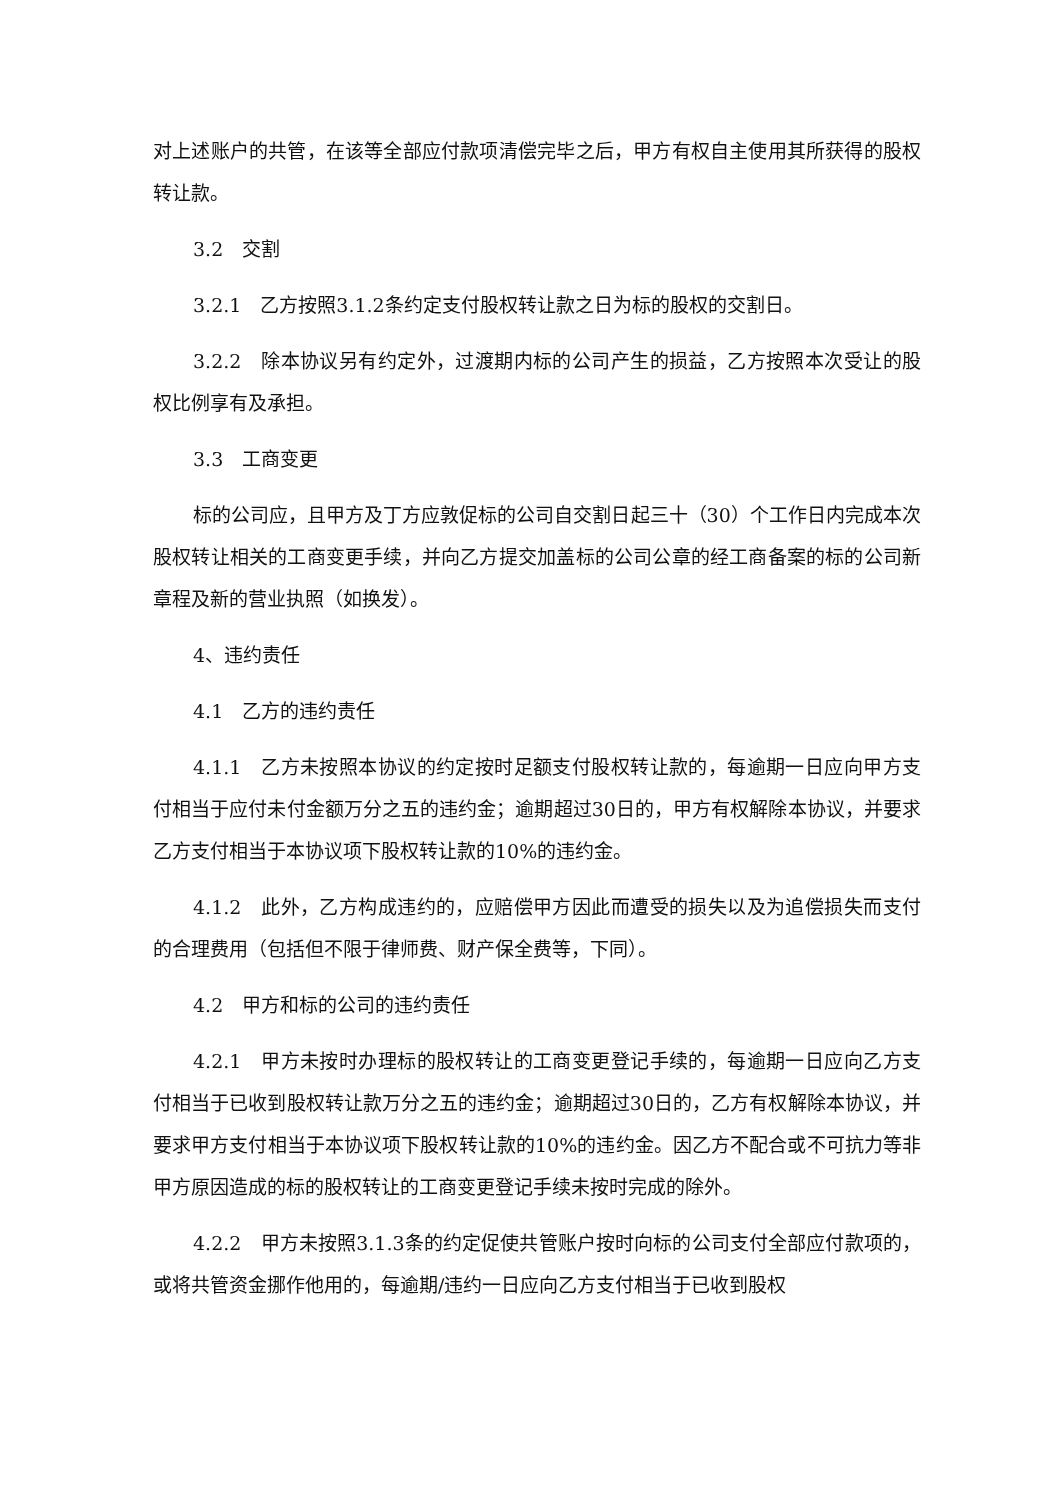对上述账户的共管，在该等全部应付款项清偿完毕之后，甲方有权自主使用其所获得的股权转让款。
3.2　交割
3.2.1　乙方按照3.1.2条约定支付股权转让款之日为标的股权的交割日。
3.2.2　除本协议另有约定外，过渡期内标的公司产生的损益，乙方按照本次受让的股权比例享有及承担。
3.3　工商变更
标的公司应，且甲方及丁方应敦促标的公司自交割日起三十（30）个工作日内完成本次股权转让相关的工商变更手续，并向乙方提交加盖标的公司公章的经工商备案的标的公司新章程及新的营业执照（如换发）。
4、违约责任
4.1　乙方的违约责任
4.1.1　乙方未按照本协议的约定按时足额支付股权转让款的，每逾期一日应向甲方支付相当于应付未付金额万分之五的违约金；逾期超过30日的，甲方有权解除本协议，并要求乙方支付相当于本协议项下股权转让款的10%的违约金。
4.1.2　此外，乙方构成违约的，应赔偿甲方因此而遭受的损失以及为追偿损失而支付的合理费用（包括但不限于律师费、财产保全费等，下同）。
4.2　甲方和标的公司的违约责任
4.2.1　甲方未按时办理标的股权转让的工商变更登记手续的，每逾期一日应向乙方支付相当于已收到股权转让款万分之五的违约金；逾期超过30日的，乙方有权解除本协议，并要求甲方支付相当于本协议项下股权转让款的10%的违约金。因乙方不配合或不可抗力等非甲方原因造成的标的股权转让的工商变更登记手续未按时完成的除外。
4.2.2　甲方未按照3.1.3条的约定促使共管账户按时向标的公司支付全部应付款项的，或将共管资金挪作他用的，每逾期/违约一日应向乙方支付相当于已收到股权